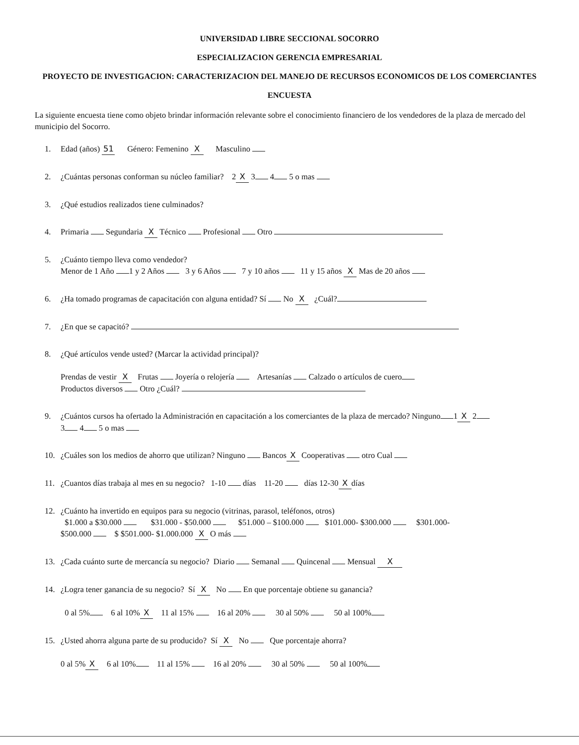UNIVERSIDAD LIBRE SECCIONAL SOCORRO
ESPECIALIZACION GERENCIA EMPRESARIAL
PROYECTO DE INVESTIGACION: CARACTERIZACION DEL MANEJO DE RECURSOS ECONOMICOS DE LOS COMERCIANTES
ENCUESTA
La siguiente encuesta tiene como objeto brindar información relevante sobre el conocimiento financiero de los vendedores de la plaza de mercado del municipio del Socorro.
1. Edad (años) 51 Género: Femenino X Masculino
2. ¿Cuántas personas conforman su núcleo familiar? 2 X 3 4 5 o mas
3. ¿Qué estudios realizados tiene culminados?
4. Primaria Segundaria X Técnico Profesional Otro
5. ¿Cuánto tiempo lleva como vendedor?
Menor de 1 Año 1 y 2 Años 3 y 6 Años 7 y 10 años 11 y 15 años X Mas de 20 años
6. ¿Ha tomado programas de capacitación con alguna entidad? Sí No X ¿Cuál?
7. ¿En que se capacitó?
8. ¿Qué artículos vende usted? (Marcar la actividad principal)?
Prendas de vestir X Frutas Joyería o relojería Artesanías Calzado o artículos de cuero
Productos diversos Otro ¿Cuál?
9. ¿Cuántos cursos ha ofertado la Administración en capacitación a los comerciantes de la plaza de mercado? Ninguno 1 X 2
3 4 5 o mas
10. ¿Cuáles son los medios de ahorro que utilizan? Ninguno Bancos X Cooperativas otro Cual
11. ¿Cuantos días trabaja al mes en su negocio? 1-10 días 11-20 días 12-30 X días
12. ¿Cuánto ha invertido en equipos para su negocio (vitrinas, parasol, teléfonos, otros)
$1.000 a $30.000 $31.000 - $50.000 $51.000 – $100.000 $101.000- $300.000 $301.000-
$500.000 $ $501.000- $1.000.000 X O más
13. ¿Cada cuánto surte de mercancía su negocio? Diario Semanal Quincenal Mensual X
14. ¿Logra tener ganancia de su negocio? Sí X No En que porcentaje obtiene su ganancia?
0 al 5% 6 al 10% X 11 al 15% 16 al 20% 30 al 50% 50 al 100%
15. ¿Usted ahorra alguna parte de su producido? Sí X No Que porcentaje ahorra?
0 al 5% X 6 al 10% 11 al 15% 16 al 20% 30 al 50% 50 al 100%